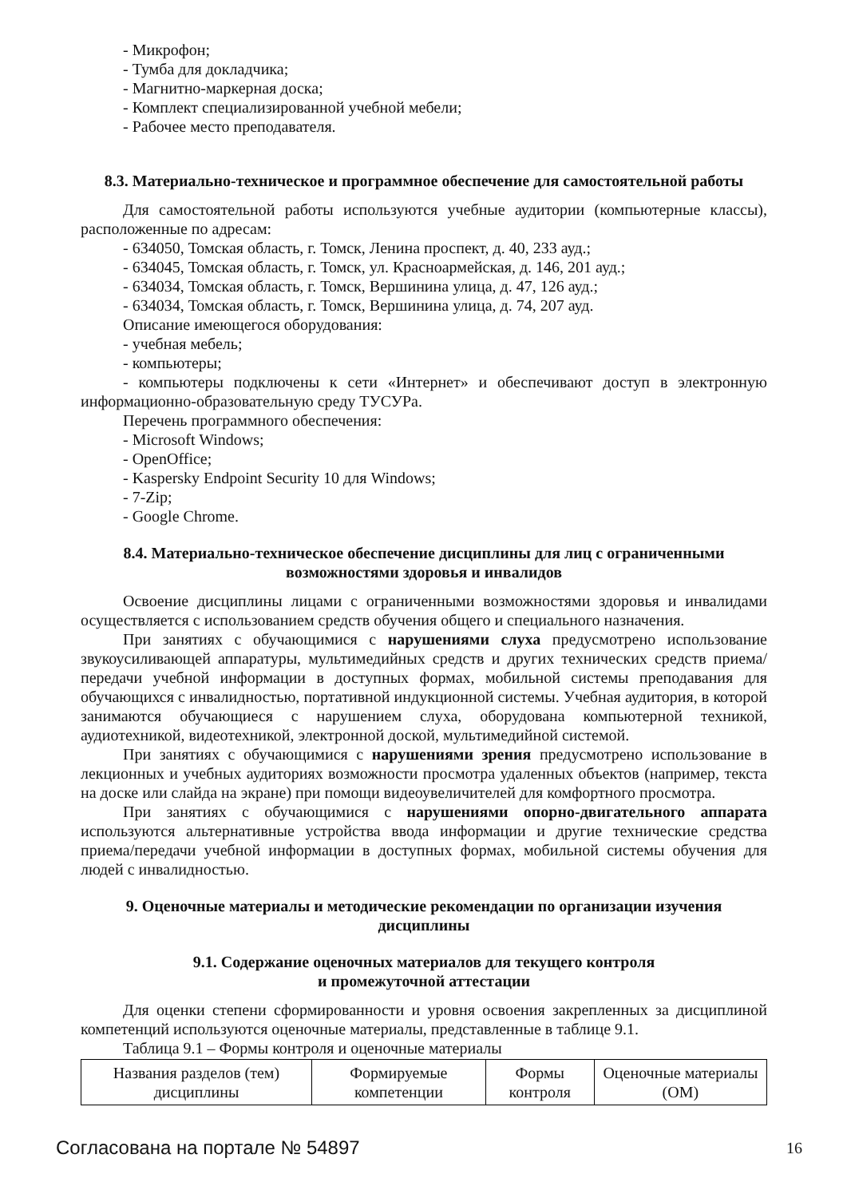- Микрофон;
- Тумба для докладчика;
- Магнитно-маркерная доска;
- Комплект специализированной учебной мебели;
- Рабочее место преподавателя.
8.3. Материально-техническое и программное обеспечение для самостоятельной работы
Для самостоятельной работы используются учебные аудитории (компьютерные классы), расположенные по адресам:
- 634050, Томская область, г. Томск, Ленина проспект, д. 40, 233 ауд.;
- 634045, Томская область, г. Томск, ул. Красноармейская, д. 146, 201 ауд.;
- 634034, Томская область, г. Томск, Вершинина улица, д. 47, 126 ауд.;
- 634034, Томская область, г. Томск, Вершинина улица, д. 74, 207 ауд.
Описание имеющегося оборудования:
- учебная мебель;
- компьютеры;
- компьютеры подключены к сети «Интернет» и обеспечивают доступ в электронную информационно-образовательную среду ТУСУРа.
Перечень программного обеспечения:
- Microsoft Windows;
- OpenOffice;
- Kaspersky Endpoint Security 10 для Windows;
- 7-Zip;
- Google Chrome.
8.4. Материально-техническое обеспечение дисциплины для лиц с ограниченными возможностями здоровья и инвалидов
Освоение дисциплины лицами с ограниченными возможностями здоровья и инвалидами осуществляется с использованием средств обучения общего и специального назначения.
При занятиях с обучающимися с нарушениями слуха предусмотрено использование звукоусиливающей аппаратуры, мультимедийных средств и других технических средств приема/передачи учебной информации в доступных формах, мобильной системы преподавания для обучающихся с инвалидностью, портативной индукционной системы. Учебная аудитория, в которой занимаются обучающиеся с нарушением слуха, оборудована компьютерной техникой, аудиотехникой, видеотехникой, электронной доской, мультимедийной системой.
При занятиях с обучающимися с нарушениями зрения предусмотрено использование в лекционных и учебных аудиториях возможности просмотра удаленных объектов (например, текста на доске или слайда на экране) при помощи видеоувеличителей для комфортного просмотра.
При занятиях с обучающимися с нарушениями опорно-двигательного аппарата используются альтернативные устройства ввода информации и другие технические средства приема/передачи учебной информации в доступных формах, мобильной системы обучения для людей с инвалидностью.
9. Оценочные материалы и методические рекомендации по организации изучения дисциплины
9.1. Содержание оценочных материалов для текущего контроля
и промежуточной аттестации
Для оценки степени сформированности и уровня освоения закрепленных за дисциплиной компетенций используются оценочные материалы, представленные в таблице 9.1.
Таблица 9.1 – Формы контроля и оценочные материалы
| Названия разделов (тем) дисциплины | Формируемые компетенции | Формы контроля | Оценочные материалы (ОМ) |
Согласована на портале № 54897 16